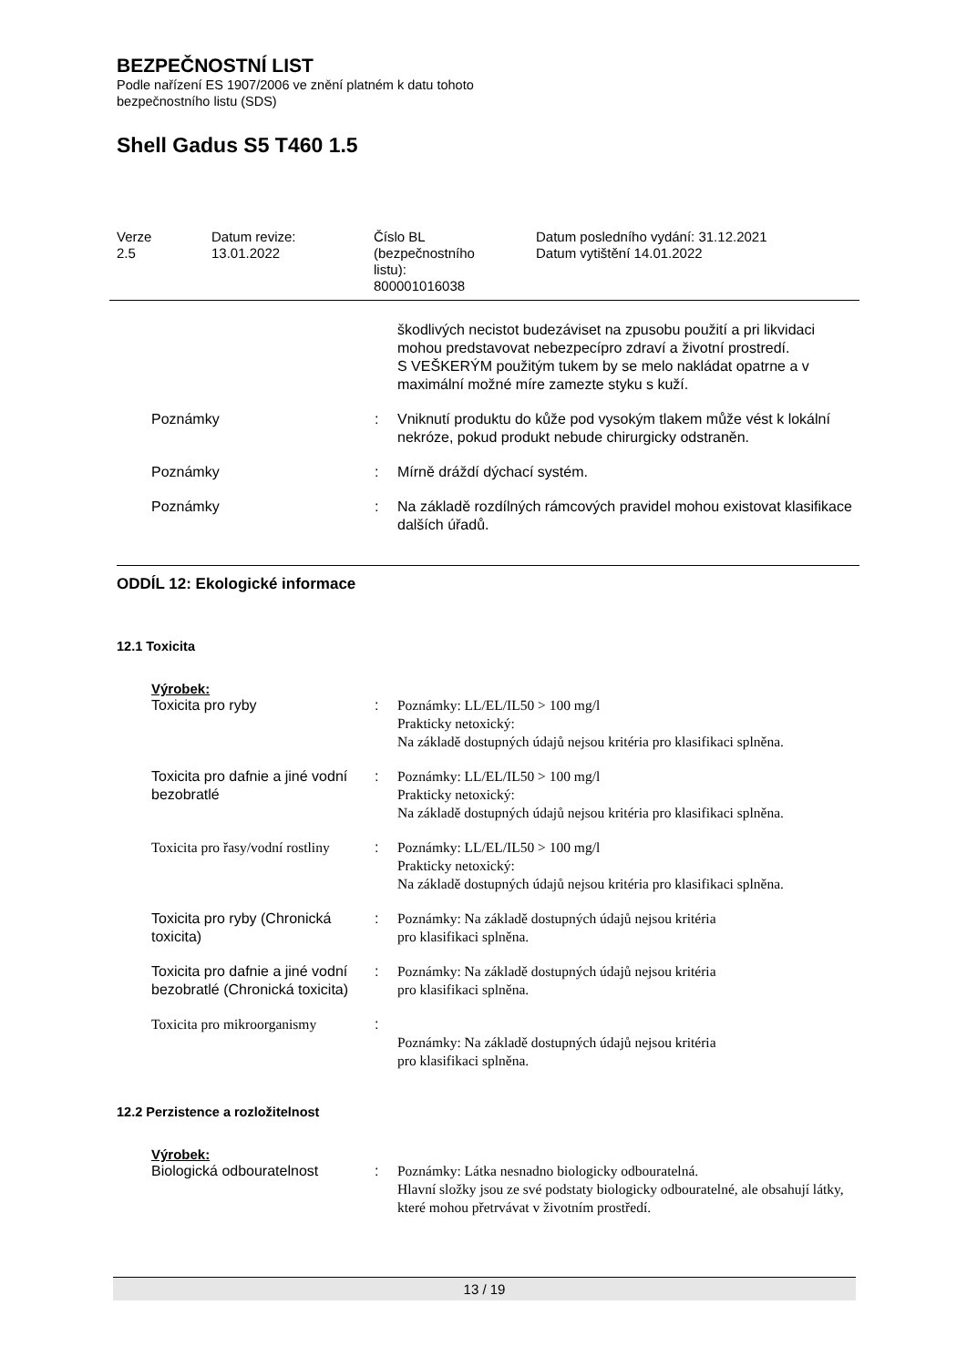BEZPEČNOSTNÍ LIST
Podle nařízení ES 1907/2006 ve znění platném k datu tohoto
bezpečnostního listu (SDS)
Shell Gadus S5 T460 1.5
Verze
2.5
Datum revize:
13.01.2022
Číslo BL
(bezpečnostního
listu):
800001016038
Datum posledního vydání: 31.12.2021
Datum vytištění 14.01.2022
| | | škodlivých necistot budezáviset na zpusobu použití a pri likvidaci mohou predstavovat nebezpecípro zdraví a životní prostredí. S VEŠKERÝM použitým tukem by se melo nakládat opatrne a v maximální možné míre zamezte styku s kuží. |
| Poznámky | : | Vniknutí produktu do kůže pod vysokým tlakem může vést k lokální nekróze, pokud produkt nebude chirurgicky odstraněn. |
| Poznámky | : | Mírně dráždí dýchací systém. |
| Poznámky | : | Na základě rozdílných rámcových pravidel mohou existovat klasifikace dalších úřadů. |
ODDÍL 12: Ekologické informace
12.1 Toxicita
Výrobek:
| Toxicita pro ryby | : | Poznámky: LL/EL/IL50 > 100 mg/l Prakticky netoxický: Na základě dostupných údajů nejsou kritéria pro klasifikaci splněna. |
| Toxicita pro dafnie a jiné vodní bezobratlé | : | Poznámky: LL/EL/IL50 > 100 mg/l Prakticky netoxický: Na základě dostupných údajů nejsou kritéria pro klasifikaci splněna. |
| Toxicita pro řasy/vodní rostliny | : | Poznámky: LL/EL/IL50 > 100 mg/l Prakticky netoxický: Na základě dostupných údajů nejsou kritéria pro klasifikaci splněna. |
| Toxicita pro ryby (Chronická toxicita) | : | Poznámky: Na základě dostupných údajů nejsou kritéria pro klasifikaci splněna. |
| Toxicita pro dafnie a jiné vodní bezobratlé (Chronická toxicita) | : | Poznámky: Na základě dostupných údajů nejsou kritéria pro klasifikaci splněna. |
| Toxicita pro mikroorganismy | : | Poznámky: Na základě dostupných údajů nejsou kritéria pro klasifikaci splněna. |
12.2 Perzistence a rozložitelnost
Výrobek:
| Biologická odbouratelnost | : | Poznámky: Látka nesnadno biologicky odbouratelná. Hlavní složky jsou ze své podstaty biologicky odbouratelné, ale obsahují látky, které mohou přetrvávat v životním prostředí. |
13 / 19